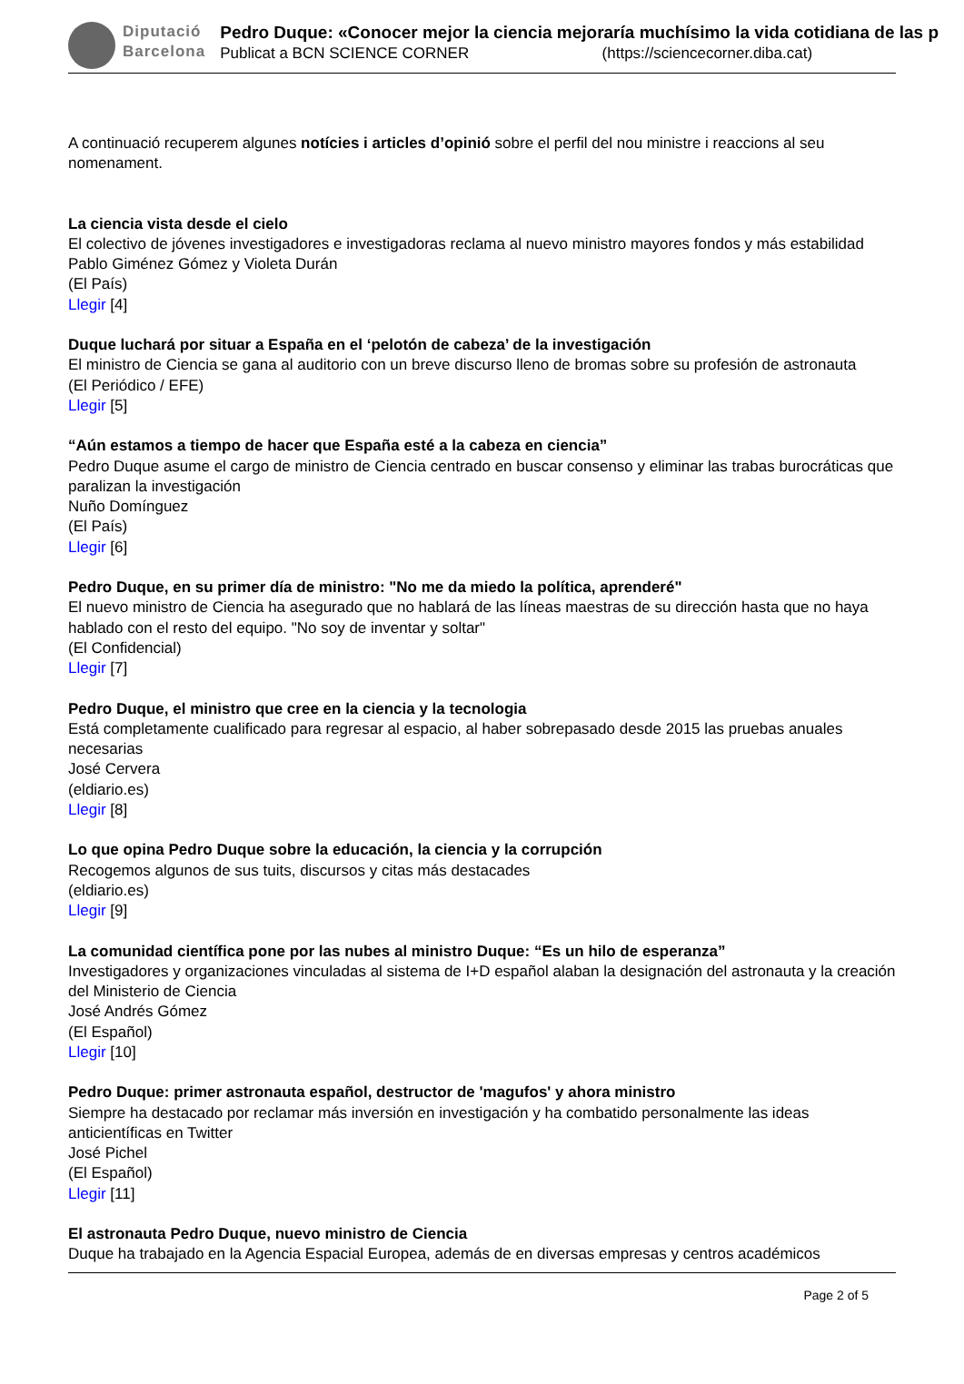Diputació
Barcelona
Pedro Duque: «Conocer mejor la ciencia mejoraría muchísimo la vida cotidiana de las p
Publicat a BCN SCIENCE CORNER (https://sciencecorner.diba.cat)
A continuació recuperem algunes notícies i articles d’opinió sobre el perfil del nou ministre i reaccions al seu nomenament.
La ciencia vista desde el cielo
El colectivo de jóvenes investigadores e investigadoras reclama al nuevo ministro mayores fondos y más estabilidad
Pablo Giménez Gómez y Violeta Durán
(El País)
Llegir [4]
Duque luchará por situar a España en el ‘pelotón de cabeza’ de la investigación
El ministro de Ciencia se gana al auditorio con un breve discurso lleno de bromas sobre su profesión de astronauta
(El Periódico / EFE)
Llegir [5]
“Aún estamos a tiempo de hacer que España esté a la cabeza en ciencia”
Pedro Duque asume el cargo de ministro de Ciencia centrado en buscar consenso y eliminar las trabas burocráticas que paralizan la investigación
Nuño Domínguez
(El País)
Llegir [6]
Pedro Duque, en su primer día de ministro: "No me da miedo la política, aprenderé"
El nuevo ministro de Ciencia ha asegurado que no hablará de las líneas maestras de su dirección hasta que no haya hablado con el resto del equipo. "No soy de inventar y soltar"
(El Confidencial)
Llegir [7]
Pedro Duque, el ministro que cree en la ciencia y la tecnologia
Está completamente cualificado para regresar al espacio, al haber sobrepasado desde 2015 las pruebas anuales necesarias
José Cervera
(eldiario.es)
Llegir [8]
Lo que opina Pedro Duque sobre la educación, la ciencia y la corrupción
Recogemos algunos de sus tuits, discursos y citas más destacades
(eldiario.es)
Llegir [9]
La comunidad científica pone por las nubes al ministro Duque: “Es un hilo de esperanza”
Investigadores y organizaciones vinculadas al sistema de I+D español alaban la designación del astronauta y la creación del Ministerio de Ciencia
José Andrés Gómez
(El Español)
Llegir [10]
Pedro Duque: primer astronauta español, destructor de 'magufos' y ahora ministro
Siempre ha destacado por reclamar más inversión en investigación y ha combatido personalmente las ideas anticientíficas en Twitter
José Pichel
(El Español)
Llegir [11]
El astronauta Pedro Duque, nuevo ministro de Ciencia
Duque ha trabajado en la Agencia Espacial Europea, además de en diversas empresas y centros académicos
Page 2 of 5